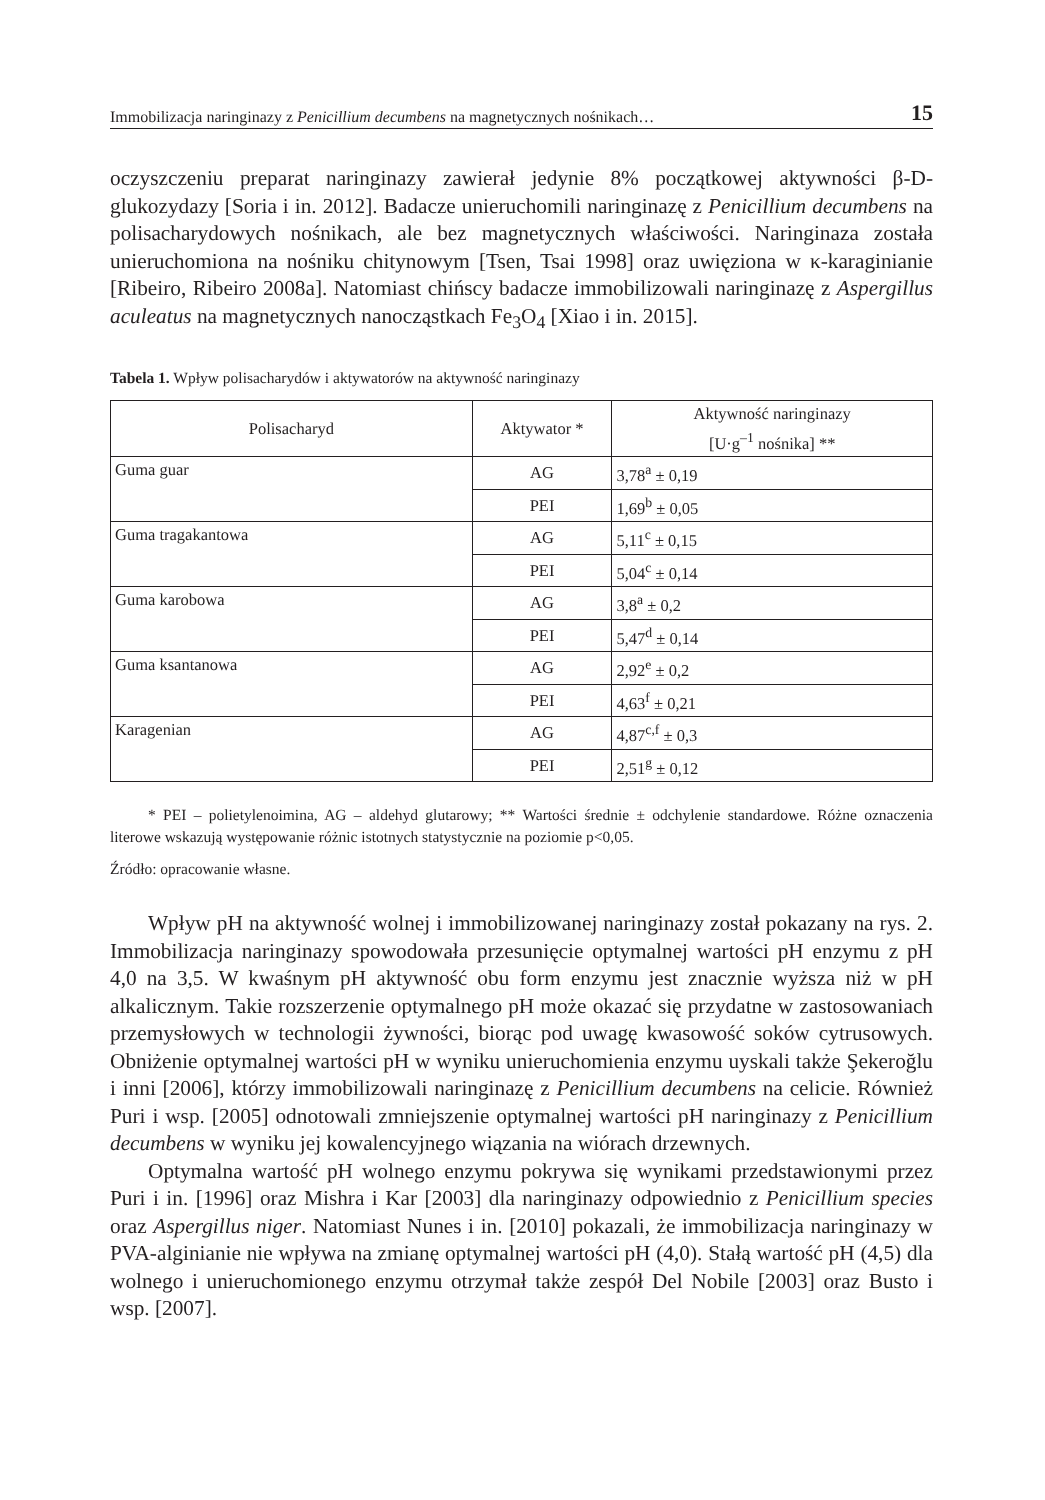Immobilizacja naringinazy z Penicillium decumbens na magnetycznych nośnikach… 15
oczyszczeniu preparat naringinazy zawierał jedynie 8% początkowej aktywności β-D-glukozydazy [Soria i in. 2012]. Badacze unieruchomili naringinazę z Penicillium decumbens na polisacharydowych nośnikach, ale bez magnetycznych właściwości. Naringinaza została unieruchomiona na nośniku chitynowym [Tsen, Tsai 1998] oraz uwięziona w κ-karaginianie [Ribeiro, Ribeiro 2008a]. Natomiast chińscy badacze immobilizowali naringinazę z Aspergillus aculeatus na magnetycznych nanocząstkach Fe<sub>3</sub>O<sub>4</sub> [Xiao i in. 2015].
Tabela 1. Wpływ polisacharydów i aktywatorów na aktywność naringinazy
| Polisacharyd | Aktywator * | Aktywność naringinazy [U·g<sup>–1</sup> nośnika] ** |
| --- | --- | --- |
| Guma guar | AG | 3,78<sup>a</sup> ± 0,19 |
| | PEI | 1,69<sup>b</sup> ± 0,05 |
| Guma tragakantowa | AG | 5,11<sup>c</sup> ± 0,15 |
| | PEI | 5,04<sup>c</sup> ± 0,14 |
| Guma karobowa | AG | 3,8<sup>a</sup> ± 0,2 |
| | PEI | 5,47<sup>d</sup> ± 0,14 |
| Guma ksantanowa | AG | 2,92<sup>e</sup> ± 0,2 |
| | PEI | 4,63<sup>f</sup> ± 0,21 |
| Karagenian | AG | 4,87<sup>c,f</sup> ± 0,3 |
| | PEI | 2,51<sup>g</sup> ± 0,12 |
* PEI – polietylenoimina, AG – aldehyd glutarowy; ** Wartości średnie ± odchylenie standardowe. Różne oznaczenia literowe wskazują występowanie różnic istotnych statystycznie na poziomie p<0,05.
Źródło: opracowanie własne.
Wpływ pH na aktywność wolnej i immobilizowanej naringinazy został pokazany na rys. 2. Immobilizacja naringinazy spowodowała przesunięcie optymalnej wartości pH enzymu z pH 4,0 na 3,5. W kwaśnym pH aktywność obu form enzymu jest znacznie wyższa niż w pH alkalicznym. Takie rozszerzenie optymalnego pH może okazać się przydatne w zastosowaniach przemysłowych w technologii żywności, biorąc pod uwagę kwasowość soków cytrusowych. Obniżenie optymalnej wartości pH w wyniku unieruchomienia enzymu uyskali także Şekeroğlu i inni [2006], którzy immobilizowali naringinazę z Penicillium decumbens na celicie. Również Puri i wsp. [2005] odnotowali zmniejszenie optymalnej wartości pH naringinazy z Penicillium decumbens w wyniku jej kowalencyjnego wiązania na wiórach drzewnych.
Optymalna wartość pH wolnego enzymu pokrywa się wynikami przedstawionymi przez Puri i in. [1996] oraz Mishra i Kar [2003] dla naringinazy odpowiednio z Penicillium species oraz Aspergillus niger. Natomiast Nunes i in. [2010] pokazali, że immobilizacja naringinazy w PVA-alginianie nie wpływa na zmianę optymalnej wartości pH (4,0). Stałą wartość pH (4,5) dla wolnego i unieruchomionego enzymu otrzymał także zespół Del Nobile [2003] oraz Busto i wsp. [2007].